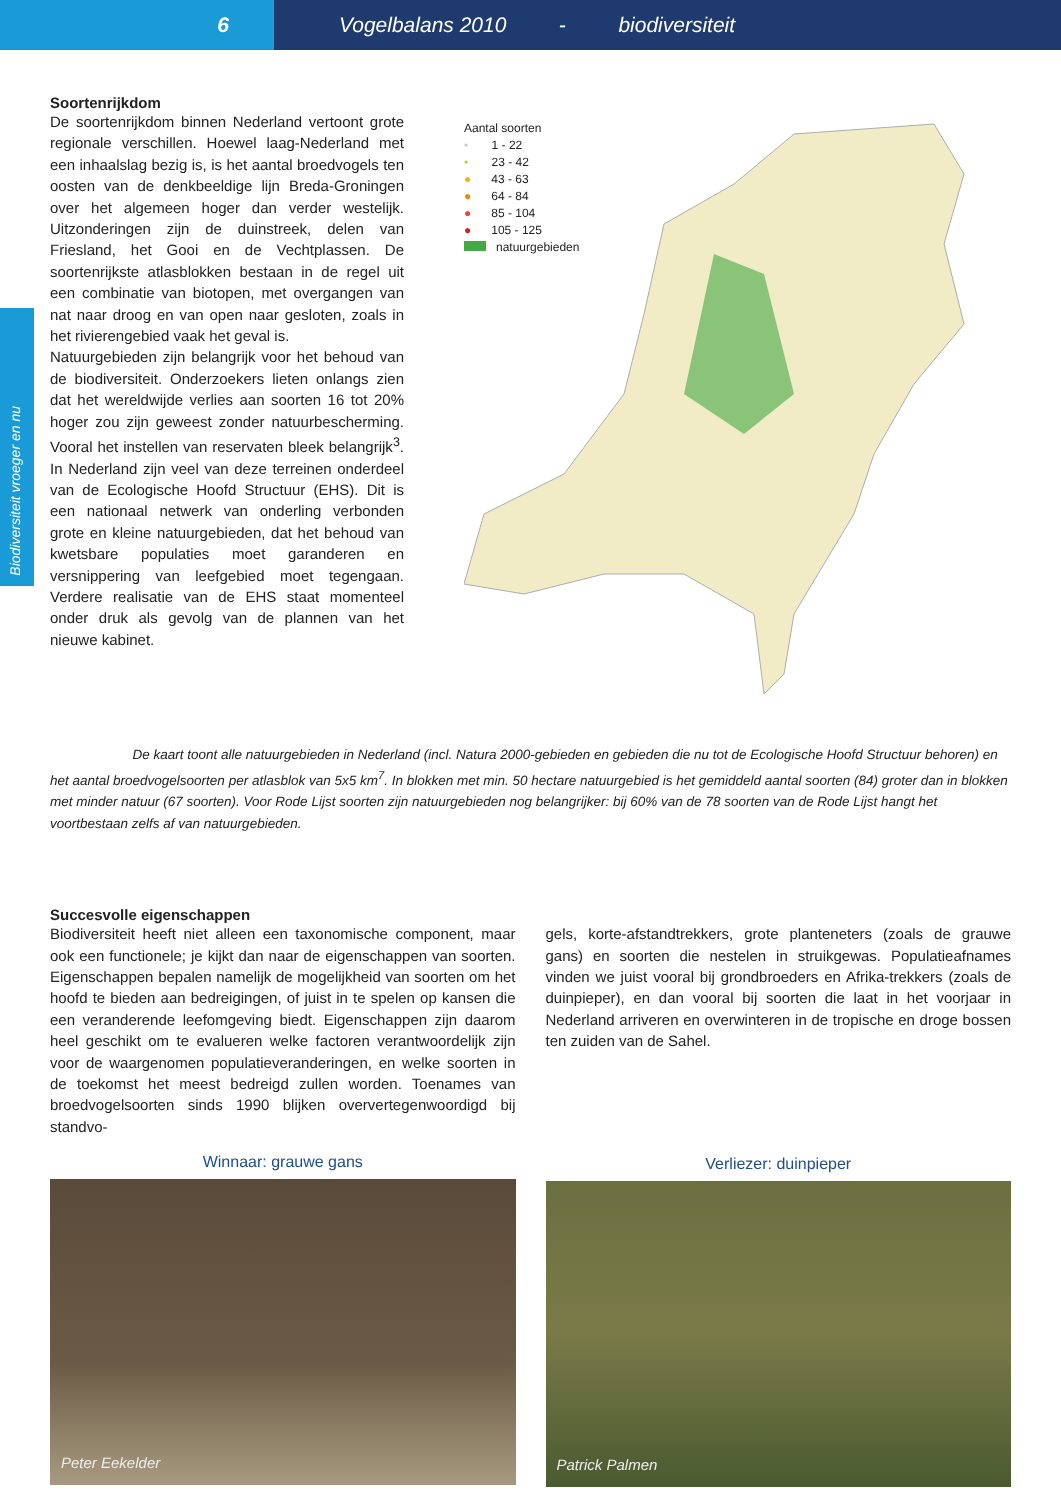6 Vogelbalans 2010 - biodiversiteit
Biodiversiteit vroeger en nu
Soortenrijkdom
De soortenrijkdom binnen Nederland vertoont grote regionale verschillen. Hoewel laag-Nederland met een inhaalslag bezig is, is het aantal broedvogels ten oosten van de denkbeeldige lijn Breda-Groningen over het algemeen hoger dan verder westelijk. Uitzonderingen zijn de duinstreek, delen van Friesland, het Gooi en de Vechtplassen. De soortenrijkste atlasblokken bestaan in de regel uit een combinatie van biotopen, met overgangen van nat naar droog en van open naar gesloten, zoals in het rivierengebied vaak het geval is.
Natuurgebieden zijn belangrijk voor het behoud van de biodiversiteit. Onderzoekers lieten onlangs zien dat het wereldwijde verlies aan soorten 16 tot 20% hoger zou zijn geweest zonder natuurbescherming. Vooral het instellen van reservaten bleek belangrijk<sup>3</sup>. In Nederland zijn veel van deze terreinen onderdeel van de Ecologische Hoofd Structuur (EHS). Dit is een nationaal netwerk van onderling verbonden grote en kleine natuurgebieden, dat het behoud van kwetsbare populaties moet garanderen en versnippering van leefgebied moet tegengaan. Verdere realisatie van de EHS staat momenteel onder druk als gevolg van de plannen van het nieuwe kabinet.
Aantal soorten
• 1 - 22
• 23 - 42
● 43 - 63
● 64 - 84
● 85 - 104
● 105 - 125
natuurgebieden
De kaart toont alle natuurgebieden in Nederland (incl. Natura 2000-gebieden en gebieden die nu tot de Ecologische Hoofd Structuur behoren) en het aantal broedvogelsoorten per atlasblok van 5x5 km<sup>7</sup>. In blokken met min. 50 hectare natuurgebied is het gemiddeld aantal soorten (84) groter dan in blokken met minder natuur (67 soorten). Voor Rode Lijst soorten zijn natuurgebieden nog belangrijker: bij 60% van de 78 soorten van de Rode Lijst hangt het voortbestaan zelfs af van natuurgebieden.
Succesvolle eigenschappen
Biodiversiteit heeft niet alleen een taxonomische component, maar ook een functionele; je kijkt dan naar de eigenschappen van soorten. Eigenschappen bepalen namelijk de mogelijkheid van soorten om het hoofd te bieden aan bedreigingen, of juist in te spelen op kansen die een veranderende leefomgeving biedt. Eigenschappen zijn daarom heel geschikt om te evalueren welke factoren verantwoordelijk zijn voor de waargenomen populatieveranderingen, en welke soorten in de toekomst het meest bedreigd zullen worden. Toenames van broedvogelsoorten sinds 1990 blijken oververtegenwoordigd bij standvo-
Winnaar: grauwe gans
Peter Eekelder
gels, korte-afstandtrekkers, grote planteneters (zoals de grauwe gans) en soorten die nestelen in struikgewas. Populatieafnames vinden we juist vooral bij grondbroeders en Afrika-trekkers (zoals de duinpieper), en dan vooral bij soorten die laat in het voorjaar in Nederland arriveren en overwinteren in de tropische en droge bossen ten zuiden van de Sahel.
Verliezer: duinpieper
Patrick Palmen